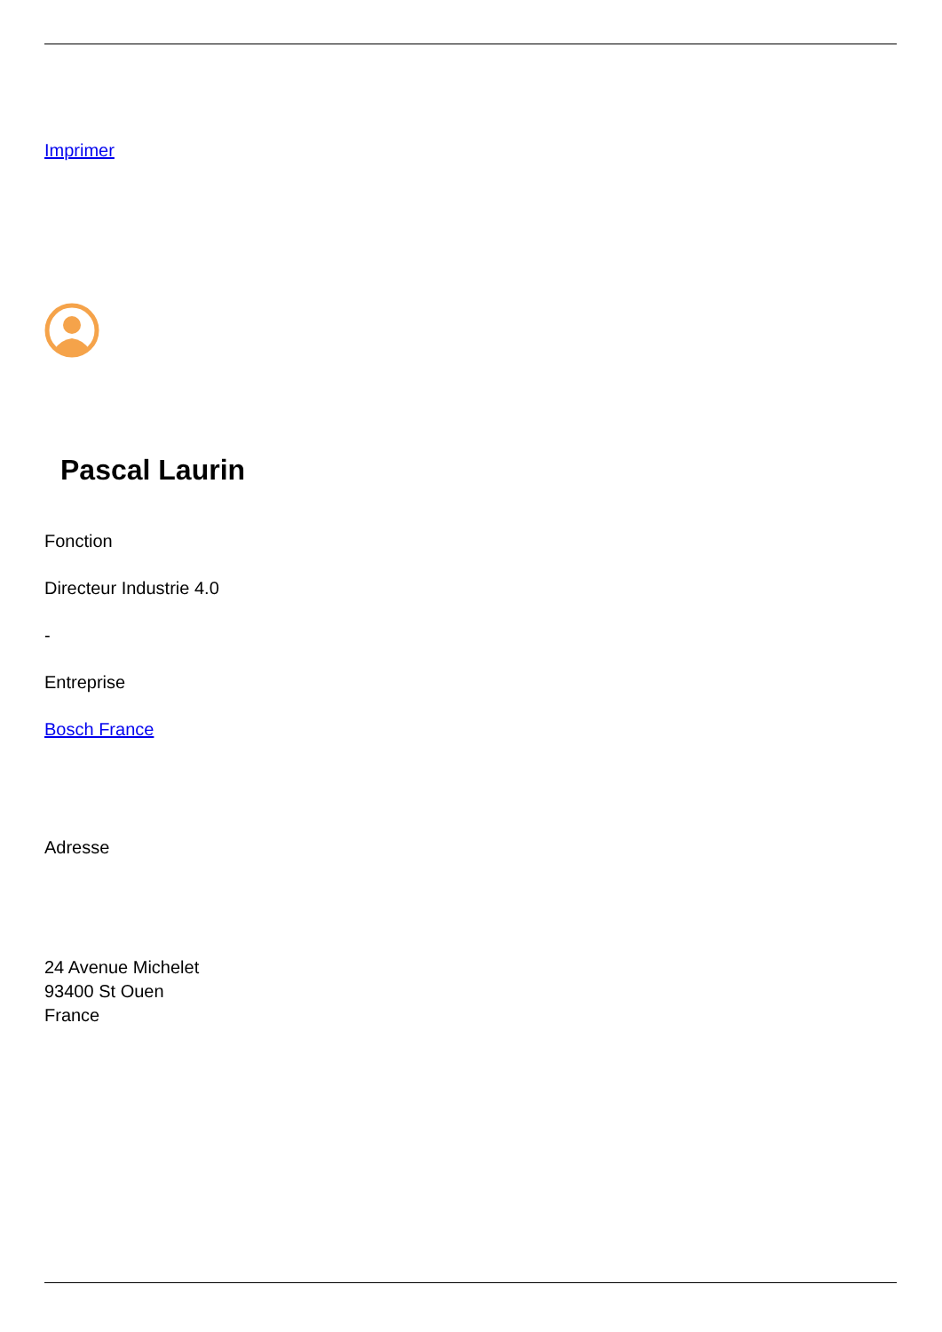Imprimer
Pascal Laurin
Fonction
Directeur Industrie 4.0
-
Entreprise
Bosch France
Adresse
24 Avenue Michelet
93400 St Ouen
France